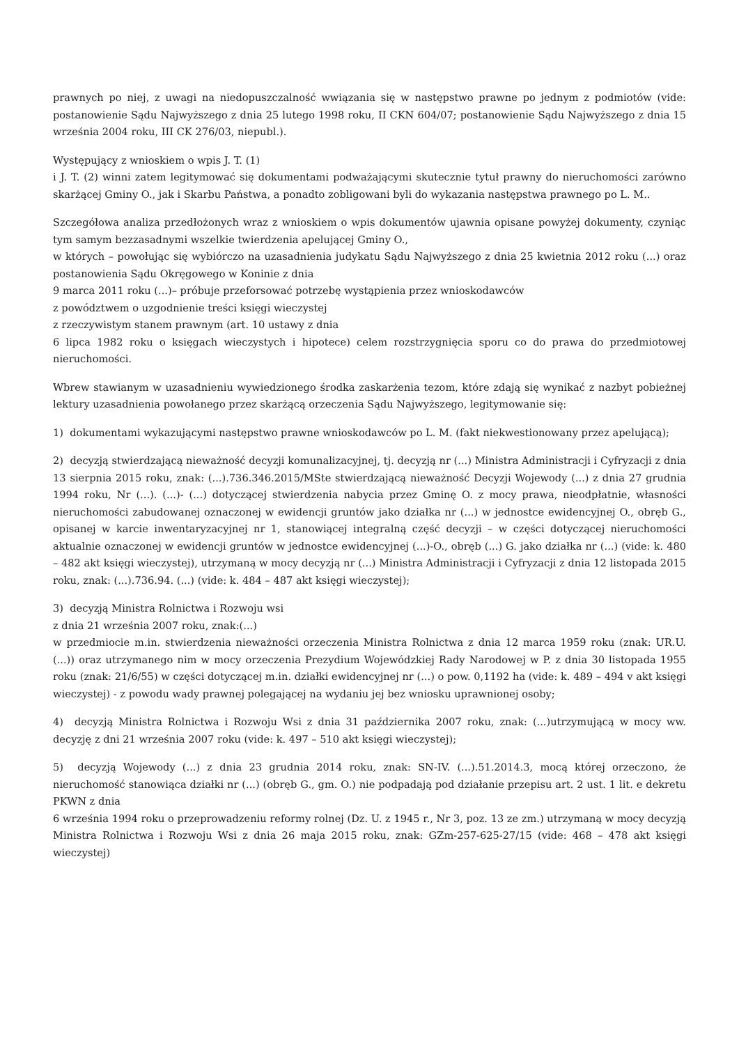prawnych po niej, z uwagi na niedopuszczalność wwiązania się w następstwo prawne po jednym z podmiotów (vide: postanowienie Sądu Najwyższego z dnia 25 lutego 1998 roku, II CKN 604/07; postanowienie Sądu Najwyższego z dnia 15 września 2004 roku, III CK 276/03, niepubl.).
Występujący z wnioskiem o wpis J. T. (1)
i J. T. (2) winni zatem legitymować się dokumentami podważającymi skutecznie tytuł prawny do nieruchomości zarówno skarżącej Gminy O., jak i Skarbu Państwa, a ponadto zobligowani byli do wykazania następstwa prawnego po L. M..
Szczegółowa analiza przedłożonych wraz z wnioskiem o wpis dokumentów ujawnia opisane powyżej dokumenty, czyniąc tym samym bezzasadnymi wszelkie twierdzenia apelującej Gminy O.,
w których – powołując się wybiórczo na uzasadnienia judykatu Sądu Najwyższego z dnia 25 kwietnia 2012 roku (...) oraz postanowienia Sądu Okręgowego w Koninie z dnia
9 marca 2011 roku (...)– próbuje przeforsować potrzebę wystąpienia przez wnioskodawców
z powództwem o uzgodnienie treści księgi wieczystej
z rzeczywistym stanem prawnym (art. 10 ustawy z dnia
6 lipca 1982 roku o księgach wieczystych i hipotece) celem rozstrzygnięcia sporu co do prawa do przedmiotowej nieruchomości.
Wbrew stawianym w uzasadnieniu wywiedzionego środka zaskarżenia tezom, które zdają się wynikać z nazbyt pobieżnej lektury uzasadnienia powołanego przez skarżącą orzeczenia Sądu Najwyższego, legitymowanie się:
1) dokumentami wykazującymi następstwo prawne wnioskodawców po L. M. (fakt niekwestionowany przez apelującą);
2) decyzją stwierdzającą nieważność decyzji komunalizacyjnej, tj. decyzją nr (...) Ministra Administracji i Cyfryzacji z dnia 13 sierpnia 2015 roku, znak: (...).736.346.2015/MSte stwierdzającą nieważność Decyzji Wojewody (...) z dnia 27 grudnia 1994 roku, Nr (...). (...)- (...) dotyczącej stwierdzenia nabycia przez Gminę O. z mocy prawa, nieodpłatnie, własności nieruchomości zabudowanej oznaczonej w ewidencji gruntów jako działka nr (...) w jednostce ewidencyjnej O., obręb G., opisanej w karcie inwentaryzacyjnej nr 1, stanowiącej integralną część decyzji – w części dotyczącej nieruchomości aktualnie oznaczonej w ewidencji gruntów w jednostce ewidencyjnej (...)-O., obręb (...) G. jako działka nr (...) (vide: k. 480 – 482 akt księgi wieczystej), utrzymaną w mocy decyzją nr (...) Ministra Administracji i Cyfryzacji z dnia 12 listopada 2015 roku, znak: (...).736.94. (...) (vide: k. 484 – 487 akt księgi wieczystej);
3) decyzją Ministra Rolnictwa i Rozwoju wsi
z dnia 21 września 2007 roku, znak:(...)
w przedmiocie m.in. stwierdzenia nieważności orzeczenia Ministra Rolnictwa z dnia 12 marca 1959 roku (znak: UR.U. (...)) oraz utrzymanego nim w mocy orzeczenia Prezydium Wojewódzkiej Rady Narodowej w P. z dnia 30 listopada 1955 roku (znak: 21/6/55) w części dotyczącej m.in. działki ewidencyjnej nr (...) o pow. 0,1192 ha (vide: k. 489 – 494 v akt księgi wieczystej) - z powodu wady prawnej polegającej na wydaniu jej bez wniosku uprawnionej osoby;
4) decyzją Ministra Rolnictwa i Rozwoju Wsi z dnia 31 października 2007 roku, znak: (...)utrzymującą w mocy ww. decyzję z dni 21 września 2007 roku (vide: k. 497 – 510 akt księgi wieczystej);
5) decyzją Wojewody (...) z dnia 23 grudnia 2014 roku, znak: SN-IV. (...).51.2014.3, mocą której orzeczono, że nieruchomość stanowiąca działki nr (...) (obręb G., gm. O.) nie podpadają pod działanie przepisu art. 2 ust. 1 lit. e dekretu PKWN z dnia
6 września 1994 roku o przeprowadzeniu reformy rolnej (Dz. U. z 1945 r., Nr 3, poz. 13 ze zm.) utrzymaną w mocy decyzją Ministra Rolnictwa i Rozwoju Wsi z dnia 26 maja 2015 roku, znak: GZm-257-625-27/15 (vide: 468 – 478 akt księgi wieczystej)